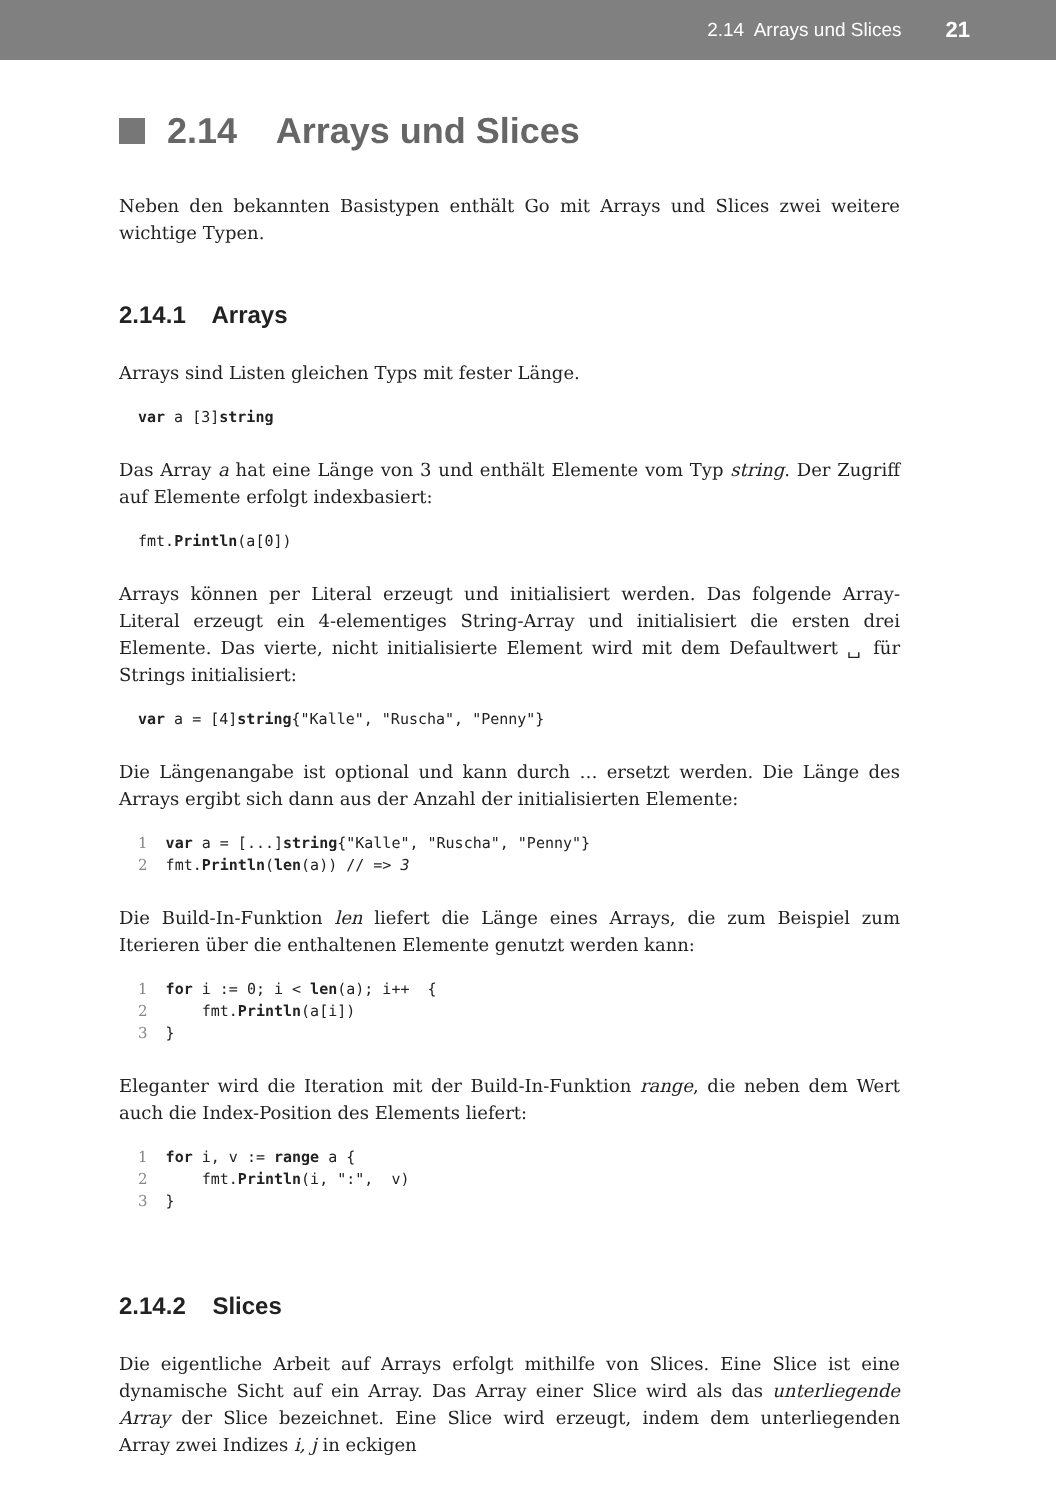2.14 Arrays und Slices 21
2.14 Arrays und Slices
Neben den bekannten Basistypen enthält Go mit Arrays und Slices zwei weitere wichtige Typen.
2.14.1 Arrays
Arrays sind Listen gleichen Typs mit fester Länge.
var a [3]string
Das Array a hat eine Länge von 3 und enthält Elemente vom Typ string. Der Zugriff auf Elemente erfolgt indexbasiert:
fmt.Println(a[0])
Arrays können per Literal erzeugt und initialisiert werden. Das folgende Array-Literal erzeugt ein 4-elementiges String-Array und initialisiert die ersten drei Elemente. Das vierte, nicht initialisierte Element wird mit dem Defaultwert ␣ für Strings initialisiert:
var a = [4]string{"Kalle", "Ruscha", "Penny"}
Die Längenangabe ist optional und kann durch … ersetzt werden. Die Länge des Arrays ergibt sich dann aus der Anzahl der initialisierten Elemente:
1  var a = [...]string{"Kalle", "Ruscha", "Penny"}
2  fmt.Println(len(a)) // => 3
Die Build-In-Funktion len liefert die Länge eines Arrays, die zum Beispiel zum Iterieren über die enthaltenen Elemente genutzt werden kann:
1  for i := 0; i < len(a); i++  {
2      fmt.Println(a[i])
3  }
Eleganter wird die Iteration mit der Build-In-Funktion range, die neben dem Wert auch die Index-Position des Elements liefert:
1  for i, v := range a {
2      fmt.Println(i, ":",  v)
3  }
2.14.2 Slices
Die eigentliche Arbeit auf Arrays erfolgt mithilfe von Slices. Eine Slice ist eine dynamische Sicht auf ein Array. Das Array einer Slice wird als das unterliegende Array der Slice bezeichnet. Eine Slice wird erzeugt, indem dem unterliegenden Array zwei Indizes i, j in eckigen